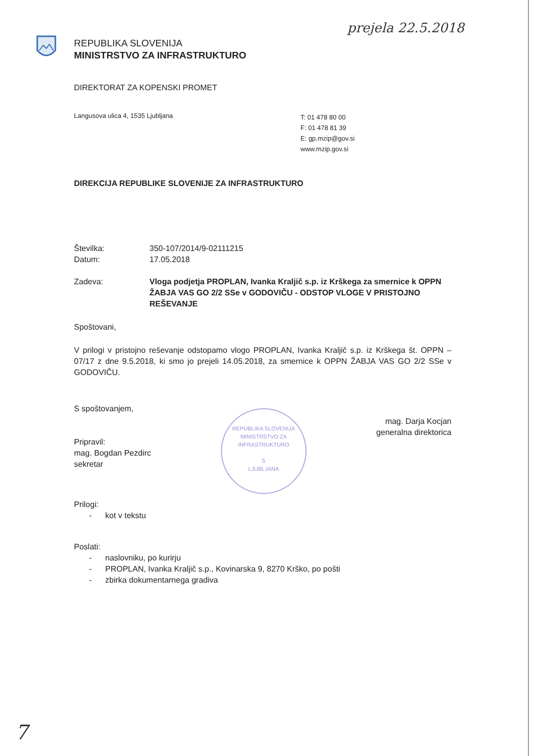prejela 22.5.2018
REPUBLIKA SLOVENIJA
MINISTRSTVO ZA INFRASTRUKTURO
DIREKTORAT ZA KOPENSKI PROMET
Langusova ulica 4, 1535 Ljubljana
T: 01 478 80 00
F: 01 478 81 39
E: gp.mzip@gov.si
www.mzip.gov.si
DIREKCIJA REPUBLIKE SLOVENIJE ZA INFRASTRUKTURO
Številka:
Datum:
350-107/2014/9-02111215
17.05.2018
Zadeva: Vloga podjetja PROPLAN, Ivanka Kraljič s.p. iz Krškega za smernice k OPPN ŽABJA VAS GO 2/2 SSe v GODOVIČU - ODSTOP VLOGE V PRISTOJNO REŠEVANJE
Spoštovani,
V prilogi v pristojno reševanje odstopamo vlogo PROPLAN, Ivanka Kraljič s.p. iz Krškega št. OPPN – 07/17 z dne 9.5.2018, ki smo jo prejeli 14.05.2018, za smernice k OPPN ŽABJA VAS GO 2/2 SSe v GODOVIČU.
S spoštovanjem,
Pripravil:
mag. Bogdan Pezdirc
sekretar
REPUBLIKA SLOVENIJA
MINISTRSTVO ZA INFRASTRUKTURO
5
LJUBLJANA
mag. Darja Kocjan
generalna direktorica
Prilogi:
- kot v tekstu
Poslati:
- naslovniku, po kurirju
- PROPLAN, Ivanka Kraljič s.p., Kovinarska 9, 8270 Krško, po pošti
- zbirka dokumentarnega gradiva
7